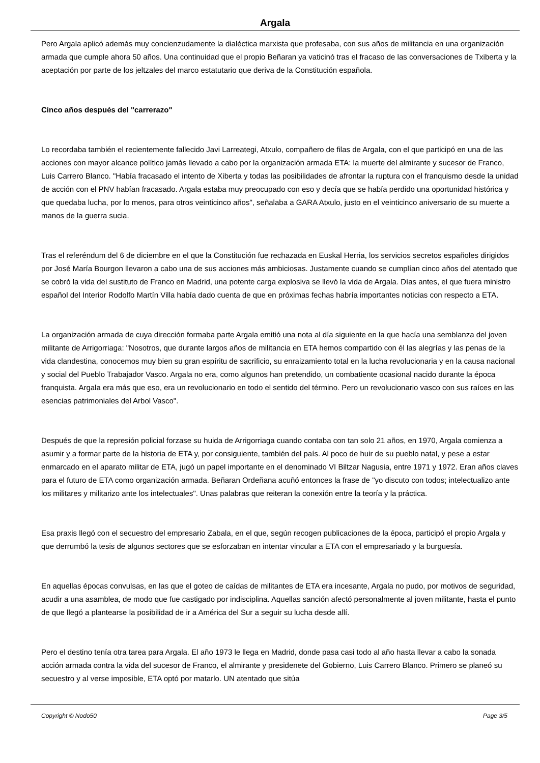Argala
Pero Argala aplicó además muy concienzudamente la dialéctica marxista que profesaba, con sus años de militancia en una organización armada que cumple ahora 50 años. Una continuidad que el propio Beñaran ya vaticinó tras el fracaso de las conversaciones de Txiberta y la aceptación por parte de los jeltzales del marco estatutario que deriva de la Constitución española.
Cinco años después del "carrerazo"
Lo recordaba también el recientemente fallecido Javi Larreategi, Atxulo, compañero de filas de Argala, con el que participó en una de las acciones con mayor alcance político jamás llevado a cabo por la organización armada ETA: la muerte del almirante y sucesor de Franco, Luis Carrero Blanco. "Había fracasado el intento de Xiberta y todas las posibilidades de afrontar la ruptura con el franquismo desde la unidad de acción con el PNV habían fracasado. Argala estaba muy preocupado con eso y decía que se había perdido una oportunidad histórica y que quedaba lucha, por lo menos, para otros veinticinco años", señalaba a GARA Atxulo, justo en el veinticinco aniversario de su muerte a manos de la guerra sucia.
Tras el referéndum del 6 de diciembre en el que la Constitución fue rechazada en Euskal Herria, los servicios secretos españoles dirigidos por José María Bourgon llevaron a cabo una de sus acciones más ambiciosas. Justamente cuando se cumplían cinco años del atentado que se cobró la vida del sustituto de Franco en Madrid, una potente carga explosiva se llevó la vida de Argala. Días antes, el que fuera ministro español del Interior Rodolfo Martín Villa había dado cuenta de que en próximas fechas habría importantes noticias con respecto a ETA.
La organización armada de cuya dirección formaba parte Argala emitió una nota al día siguiente en la que hacía una semblanza del joven militante de Arrigorriaga: "Nosotros, que durante largos años de militancia en ETA hemos compartido con él las alegrías y las penas de la vida clandestina, conocemos muy bien su gran espíritu de sacrificio, su enraizamiento total en la lucha revolucionaria y en la causa nacional y social del Pueblo Trabajador Vasco. Argala no era, como algunos han pretendido, un combatiente ocasional nacido durante la época franquista. Argala era más que eso, era un revolucionario en todo el sentido del término. Pero un revolucionario vasco con sus raíces en las esencias patrimoniales del Arbol Vasco".
Después de que la represión policial forzase su huida de Arrigorriaga cuando contaba con tan solo 21 años, en 1970, Argala comienza a asumir y a formar parte de la historia de ETA y, por consiguiente, también del país. Al poco de huir de su pueblo natal, y pese a estar enmarcado en el aparato militar de ETA, jugó un papel importante en el denominado VI Biltzar Nagusia, entre 1971 y 1972. Eran años claves para el futuro de ETA como organización armada. Beñaran Ordeñana acuñó entonces la frase de "yo discuto con todos; intelectualizo ante los militares y militarizo ante los intelectuales". Unas palabras que reiteran la conexión entre la teoría y la práctica.
Esa praxis llegó con el secuestro del empresario Zabala, en el que, según recogen publicaciones de la época, participó el propio Argala y que derrumbó la tesis de algunos sectores que se esforzaban en intentar vincular a ETA con el empresariado y la burguesía.
En aquellas épocas convulsas, en las que el goteo de caídas de militantes de ETA era incesante, Argala no pudo, por motivos de seguridad, acudir a una asamblea, de modo que fue castigado por indisciplina. Aquellas sanción afectó personalmente al joven militante, hasta el punto de que llegó a plantearse la posibilidad de ir a América del Sur a seguir su lucha desde allí.
Pero el destino tenía otra tarea para Argala. El año 1973 le llega en Madrid, donde pasa casi todo al año hasta llevar a cabo la sonada acción armada contra la vida del sucesor de Franco, el almirante y presidenete del Gobierno, Luis Carrero Blanco. Primero se planeó su secuestro y al verse imposible, ETA optó por matarlo. UN atentado que sitúa
Copyright © Nodo50 Page 3/5